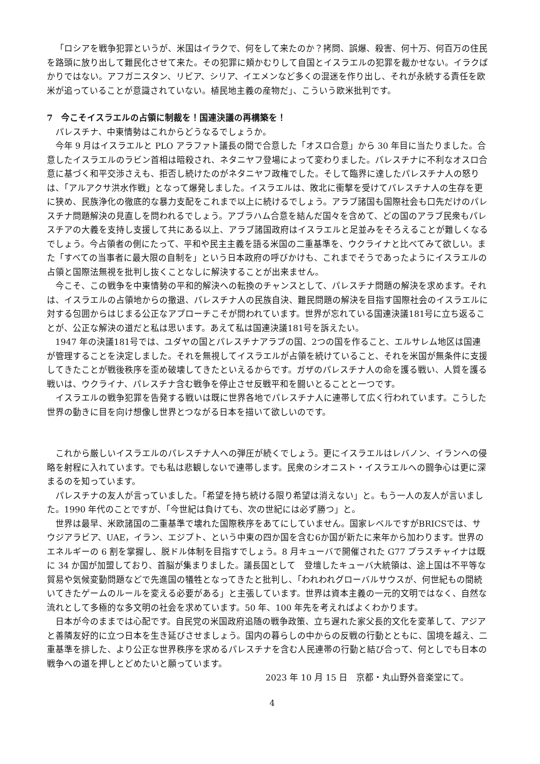「ロシアを戦争犯罪というが、米国はイラクで、何をして来たのか？拷問、誤爆、殺害、何十万、何百万の住民を路頭に放り出して難民化させて来た。その犯罪に頬かむりして自国とイスラエルの犯罪を裁かせない。イラクばかりではない。アフガニスタン、リビア、シリア、イエメンなど多くの混迷を作り出し、それが永続する責任を欧米が追っていることが意識されていない。植民地主義の産物だ」、こういう欧米批判です。
7　今こそイスラエルの占領に制裁を！国連決議の再構築を！
パレスチナ、中東情勢はこれからどうなるでしょうか。
今年 9 月はイスラエルと PLO アラファト議長の間で合意した「オスロ合意」から 30 年目に当たりました。合意したイスラエルのラビン首相は暗殺され、ネタニヤフ登場によって変わりました。パレスチナに不利なオスロ合意に基づく和平交渉さえも、拒否し続けたのがネタニヤフ政権でした。そして臨界に達したパレスチナ人の怒りは、「アルアクサ洪水作戦」となって爆発しました。イスラエルは、敗北に衝撃を受けてパレスチナ人の生存を更に狭め、民族浄化の徹底的な暴力支配をこれまで以上に続けるでしょう。アラブ諸国も国際社会も口先だけのパレスチナ問題解決の見直しを問われるでしょう。アブラハム合意を結んだ国々を含めて、どの国のアラブ民衆もパレスチアの大義を支持し支援して共にある以上、アラブ諸国政府はイスラエルと足並みをそろえることが難しくなるでしょう。今占領者の側にたって、平和や民主主義を語る米国の二重基準を、ウクライナと比べてみて欲しい。また「すべての当事者に最大限の自制を」という日本政府の呼びかけも、これまでそうであったようにイスラエルの占領と国際法無視を批判し抜くことなしに解決することが出来ません。
今こそ、この戦争を中東情勢の平和的解決への転換のチャンスとして、パレスチナ問題の解決を求めます。それは、イスラエルの占領地からの撤退、パレスチナ人の民族自決、難民問題の解決を目指す国際社会のイスラエルに対する包囲からはじまる公正なアプローチこそが問われています。世界が忘れている国連決議181号に立ち返ることが、公正な解決の道だと私は思います。あえて私は国連決議181号を訴えたい。
1947 年の決議181号では、ユダヤの国とパレスチナアラブの国、2つの国を作ること、エルサレム地区は国連が管理することを決定しました。それを無視してイスラエルが占領を続けていること、それを米国が無条件に支援してきたことが戦後秩序を歪め破壊してきたといえるからです。ガザのパレスチナ人の命を護る戦い、人質を護る戦いは、ウクライナ、パレスチナ含む戦争を停止させ反戦平和を闘いとることと一つです。
イスラエルの戦争犯罪を告発する戦いは既に世界各地でパレスチナ人に連帯して広く行われています。こうした世界の動きに目を向け想像し世界とつながる日本を描いて欲しいのです。
これから厳しいイスラエルのパレスチナ人への弾圧が続くでしょう。更にイスラエルはレバノン、イランへの侵略を射程に入れています。でも私は悲観しないで連帯します。民衆のシオニスト・イスラエルへの闘争心は更に深まるのを知っています。
パレスチナの友人が言っていました。「希望を持ち続ける限り希望は消えない」と。もう一人の友人が言いました。1990 年代のことですが、「今世紀は負けても、次の世紀には必ず勝つ」と。
世界は最早、米欧諸国の二重基準で壊れた国際秩序をあてにしていません。国家レベルですがBRICSでは、サウジアラビア、UAE，イラン、エジプト、という中東の四か国を含む6か国が新たに来年から加わります。世界のエネルギーの 6 割を掌握し、脱ドル体制を目指すでしょう。8 月キューバで開催された G77 プラスチャイナは既に 34 か国が加盟しており、首脳が集まりました。議長国として　登壇したキューバ大統領は、途上国は不平等な貿易や気候変動問題などで先進国の犠牲となってきたと批判し、「われわれグローバルサウスが、何世紀もの間続いてきたゲームのルールを変える必要がある」と主張しています。世界は資本主義の一元的文明ではなく、自然な流れとして多極的な多文明の社会を求めています。50 年、100 年先を考えればよくわかります。
日本が今のままでは心配です。自民党の米国政府追随の戦争政策、立ち遅れた家父長的文化を変革して、アジアと善隣友好的に立つ日本を生き延びさせましょう。国内の暮らしの中からの反戦の行動とともに、国境を越え、二重基準を排した、より公正な世界秩序を求めるパレスチナを含む人民連帯の行動と結び合って、何としでも日本の戦争への道を押しとどめたいと願っています。
2023 年 10 月 15 日　京都・丸山野外音楽堂にて。
4